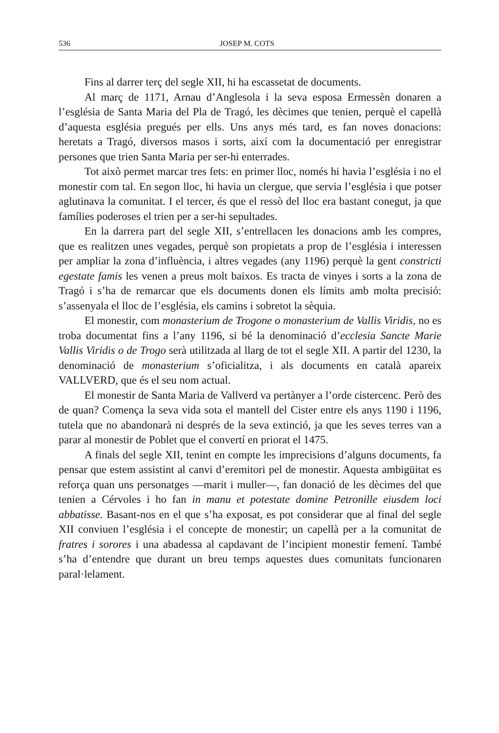536 JOSEP M. COTS
Fins al darrer terç del segle XII, hi ha escassetat de documents.
Al març de 1171, Arnau d’Anglesola i la seva esposa Ermessèn donaren a l’església de Santa Maria del Pla de Tragó, les dècimes que tenien, perquè el capellà d’aquesta església pregués per ells. Uns anys més tard, es fan noves donacions: heretats a Tragó, diversos masos i sorts, així com la documentació per enregistrar persones que trien Santa Maria per ser-hi enterrades.
Tot això permet marcar tres fets: en primer lloc, només hi havia l’església i no el monestir com tal. En segon lloc, hi havia un clergue, que servia l’església i que potser aglutinava la comunitat. I el tercer, és que el ressò del lloc era bastant conegut, ja que famílies poderoses el trien per a ser-hi sepultades.
En la darrera part del segle XII, s’entrellacen les donacions amb les compres, que es realitzen unes vegades, perquè son propietats a prop de l’església i interessen per ampliar la zona d’influència, i altres vegades (any 1196) perquè la gent constricti egestate famis les venen a preus molt baixos. Es tracta de vinyes i sorts a la zona de Tragó i s’ha de remarcar que els documents donen els límits amb molta precisió: s’assenyala el lloc de l’església, els camins i sobretot la sèquia.
El monestir, com monasterium de Trogone o monasterium de Vallis Viridis, no es troba documentat fins a l’any 1196, si bé la denominació d’ecclesia Sancte Marie Vallis Viridis o de Trogo serà utilitzada al llarg de tot el segle XII. A partir del 1230, la denominació de monasterium s’oficialitza, i als documents en català apareix VALLVERD, que és el seu nom actual.
El monestir de Santa Maria de Vallverd va pertànyer a l’orde cistercenc. Però des de quan? Comença la seva vida sota el mantell del Cister entre els anys 1190 i 1196, tutela que no abandonarà ni després de la seva extinció, ja que les seves terres van a parar al monestir de Poblet que el convertí en priorat el 1475.
A finals del segle XII, tenint en compte les imprecisions d’alguns documents, fa pensar que estem assistint al canvi d’eremitori pel de monestir. Aquesta ambigüitat es reforça quan uns personatges —marit i muller—, fan donació de les dècimes del que tenien a Cérvoles i ho fan in manu et potestate domine Petronille eiusdem loci abbatisse. Basant-nos en el que s’ha exposat, es pot considerar que al final del segle XII conviuen l’església i el concepte de monestir; un capellà per a la comunitat de fratres i sorores i una abadessa al capdavant de l’incipient monestir femení. També s’ha d’entendre que durant un breu temps aquestes dues comunitats funcionaren paral·lelament.